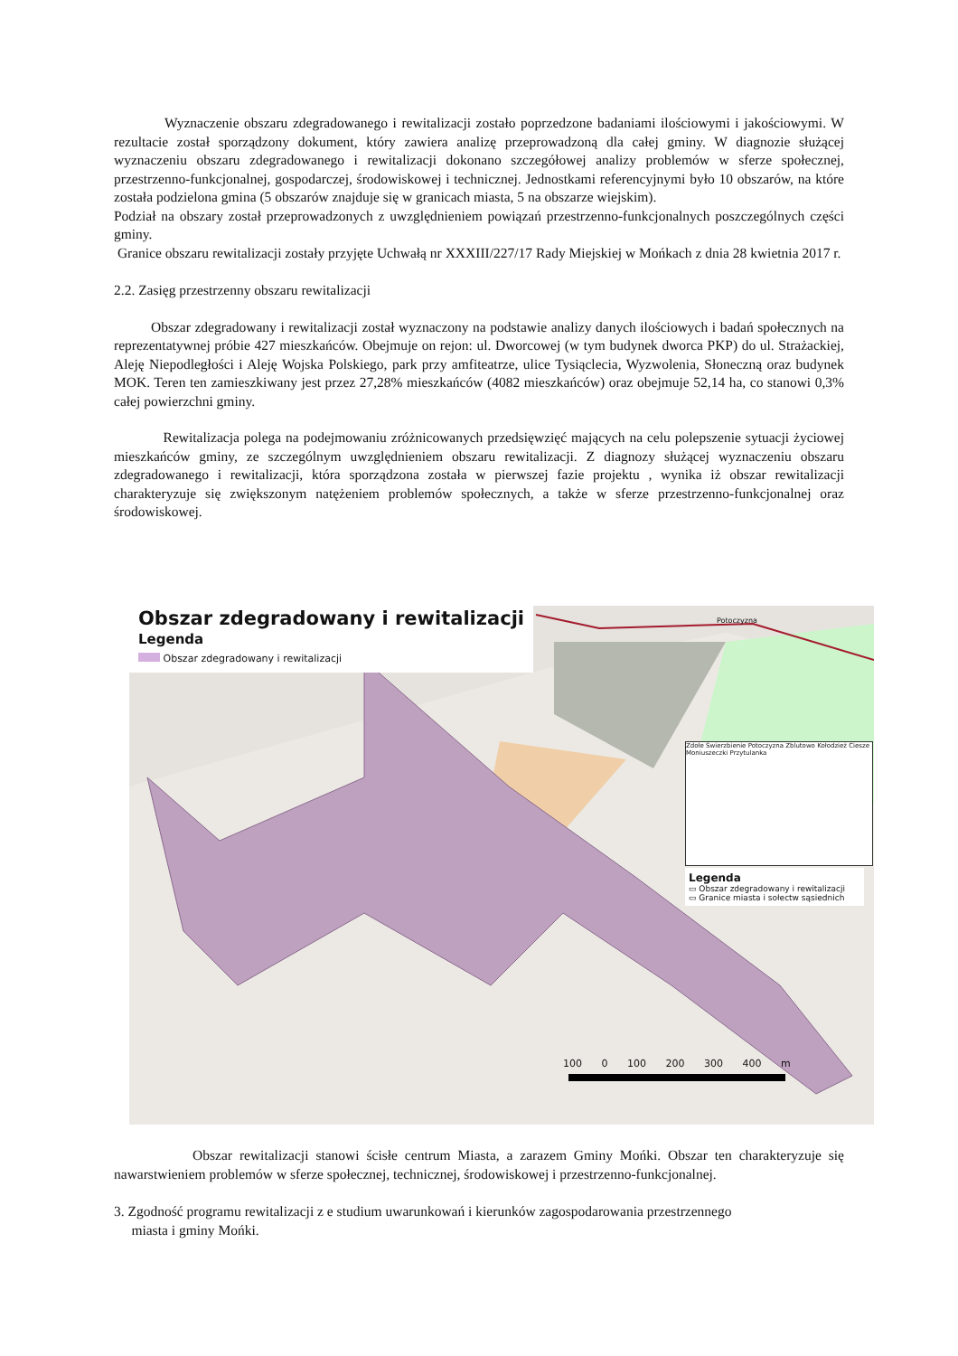Wyznaczenie obszaru zdegradowanego i rewitalizacji zostało poprzedzone badaniami ilościowymi i jakościowymi. W rezultacie został sporządzony dokument, który zawiera analizę przeprowadzoną dla całej gminy. W diagnozie służącej wyznaczeniu obszaru zdegradowanego i rewitalizacji dokonano szczegółowej analizy problemów w sferze społecznej, przestrzenno-funkcjonalnej, gospodarczej, środowiskowej i technicznej. Jednostkami referencyjnymi było 10 obszarów, na które została podzielona gmina (5 obszarów znajduje się w granicach miasta, 5 na obszarze wiejskim).
Podział na obszary został przeprowadzonych z uwzględnieniem powiązań przestrzenno-funkcjonalnych poszczególnych części gminy.
Granice obszaru rewitalizacji zostały przyjęte Uchwałą nr XXXIII/227/17 Rady Miejskiej w Mońkach z dnia 28 kwietnia 2017 r.
2.2. Zasięg przestrzenny obszaru rewitalizacji
Obszar zdegradowany i rewitalizacji został wyznaczony na podstawie analizy danych ilościowych i badań społecznych na reprezentatywnej próbie 427 mieszkańców. Obejmuje on rejon: ul. Dworcowej (w tym budynek dworca PKP) do ul. Strażackiej, Aleję Niepodległości i Aleję Wojska Polskiego, park przy amfiteatrze, ulice Tysiąclecia, Wyzwolenia, Słoneczną oraz budynek MOK. Teren ten zamieszkiwany jest przez 27,28% mieszkańców (4082 mieszkańców) oraz obejmuje 52,14 ha, co stanowi 0,3% całej powierzchni gminy.
Rewitalizacja polega na podejmowaniu zróżnicowanych przedsięwzięć mających na celu polepszenie sytuacji życiowej mieszkańców gminy, ze szczególnym uwzględnieniem obszaru rewitalizacji. Z diagnozy służącej wyznaczeniu obszaru zdegradowanego i rewitalizacji, która sporządzona została w pierwszej fazie projektu , wynika iż obszar rewitalizacji charakteryzuje się zwiększonym natężeniem problemów społecznych, a także w sferze przestrzenno-funkcjonalnej oraz środowiskowej.
Obszar zdegradowany i rewitalizacji
Legenda
Obszar zdegradowany i rewitalizacji
Potoczyzna
Zdołe Świerzbienie Potoczyzna Zblutowo Kołodzież Ciesze Moniuszeczki Przytulanka
Legenda
▭ Obszar zdegradowany i rewitalizacji
▭ Granice miasta i sołectw sąsiednich
100 0 100 200 300 400 m
Obszar rewitalizacji stanowi ścisłe centrum Miasta, a zarazem Gminy Mońki. Obszar ten charakteryzuje się nawarstwieniem problemów w sferze społecznej, technicznej, środowiskowej i przestrzenno-funkcjonalnej.
3. Zgodność programu rewitalizacji z e studium uwarunkowań i kierunków zagospodarowania przestrzennego
miasta i gminy Mońki.